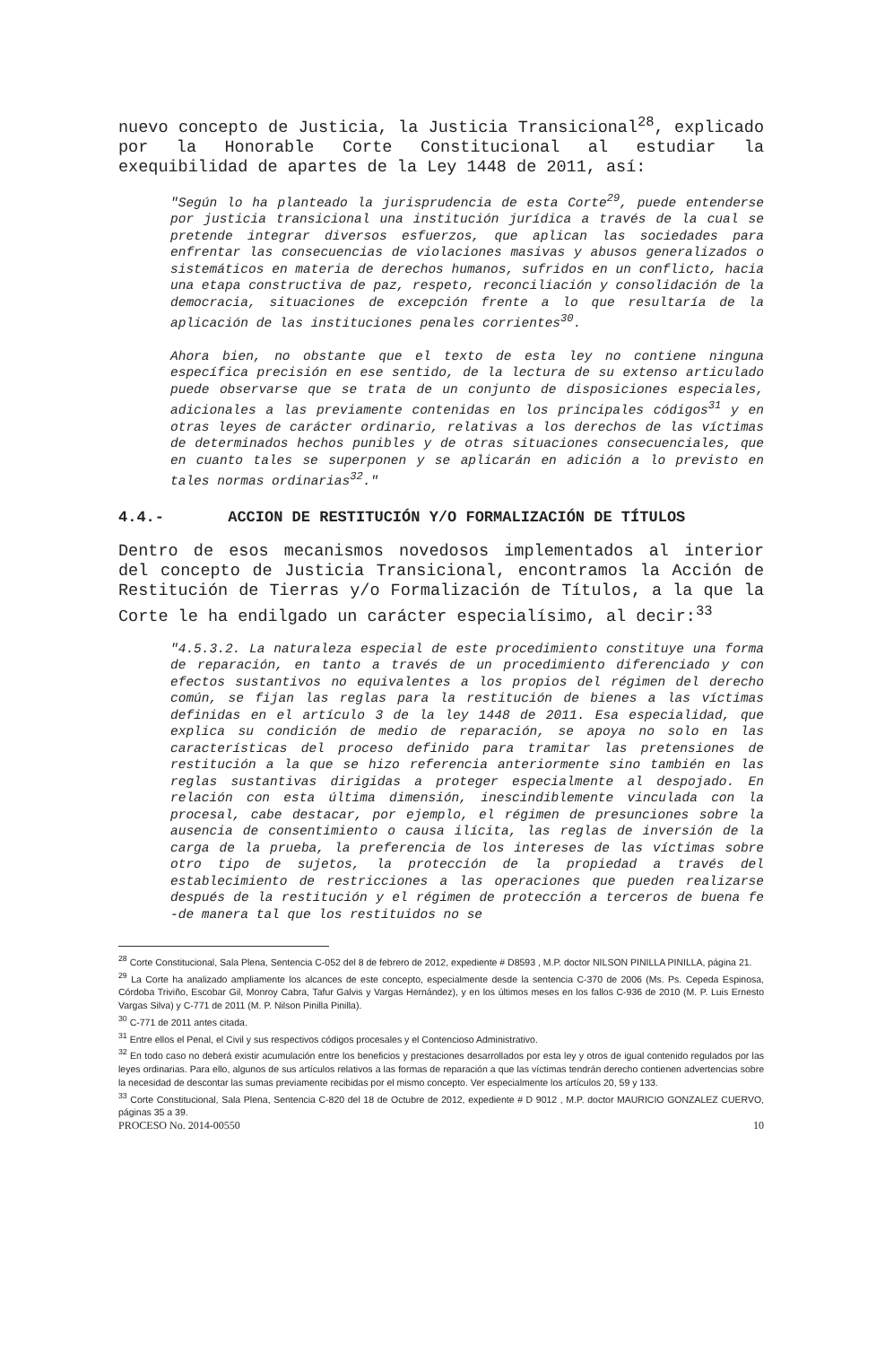nuevo concepto de Justicia, la Justicia Transicional<sup>28</sup>, explicado por la Honorable Corte Constitucional al estudiar la exequibilidad de apartes de la Ley 1448 de 2011, así:
"Según lo ha planteado la jurisprudencia de esta Corte<sup>29</sup>, puede entenderse por justicia transicional una institución jurídica a través de la cual se pretende integrar diversos esfuerzos, que aplican las sociedades para enfrentar las consecuencias de violaciones masivas y abusos generalizados o sistemáticos en materia de derechos humanos, sufridos en un conflicto, hacia una etapa constructiva de paz, respeto, reconciliación y consolidación de la democracia, situaciones de excepción frente a lo que resultaría de la aplicación de las instituciones penales corrientes<sup>30</sup>.
Ahora bien, no obstante que el texto de esta ley no contiene ninguna específica precisión en ese sentido, de la lectura de su extenso articulado puede observarse que se trata de un conjunto de disposiciones especiales, adicionales a las previamente contenidas en los principales códigos<sup>31</sup> y en otras leyes de carácter ordinario, relativas a los derechos de las víctimas de determinados hechos punibles y de otras situaciones consecuenciales, que en cuanto tales se superponen y se aplicarán en adición a lo previsto en tales normas ordinarias<sup>32</sup>."
4.4.- ACCION DE RESTITUCIÓN Y/O FORMALIZACIÓN DE TÍTULOS
Dentro de esos mecanismos novedosos implementados al interior del concepto de Justicia Transicional, encontramos la Acción de Restitución de Tierras y/o Formalización de Títulos, a la que la Corte le ha endilgado un carácter especialísimo, al decir:<sup>33</sup>
"4.5.3.2. La naturaleza especial de este procedimiento constituye una forma de reparación, en tanto a través de un procedimiento diferenciado y con efectos sustantivos no equivalentes a los propios del régimen del derecho común, se fijan las reglas para la restitución de bienes a las víctimas definidas en el artículo 3 de la ley 1448 de 2011. Esa especialidad, que explica su condición de medio de reparación, se apoya no solo en las características del proceso definido para tramitar las pretensiones de restitución a la que se hizo referencia anteriormente sino también en las reglas sustantivas dirigidas a proteger especialmente al despojado. En relación con esta última dimensión, inescindiblemente vinculada con la procesal, cabe destacar, por ejemplo, el régimen de presunciones sobre la ausencia de consentimiento o causa ilícita, las reglas de inversión de la carga de la prueba, la preferencia de los intereses de las víctimas sobre otro tipo de sujetos, la protección de la propiedad a través del establecimiento de restricciones a las operaciones que pueden realizarse después de la restitución y el régimen de protección a terceros de buena fe -de manera tal que los restituidos no se
<sup>28</sup> Corte Constitucional, Sala Plena, Sentencia C-052 del 8 de febrero de 2012, expediente # D8593 , M.P. doctor NILSON PINILLA PINILLA, página 21.
<sup>29</sup> La Corte ha analizado ampliamente los alcances de este concepto, especialmente desde la sentencia C-370 de 2006 (Ms. Ps. Cepeda Espinosa, Córdoba Triviño, Escobar Gil, Monroy Cabra, Tafur Galvis y Vargas Hernández), y en los últimos meses en los fallos C-936 de 2010 (M. P. Luis Ernesto Vargas Silva) y C-771 de 2011 (M. P. Nilson Pinilla Pinilla).
<sup>30</sup> C-771 de 2011 antes citada.
<sup>31</sup> Entre ellos el Penal, el Civil y sus respectivos códigos procesales y el Contencioso Administrativo.
<sup>32</sup> En todo caso no deberá existir acumulación entre los beneficios y prestaciones desarrollados por esta ley y otros de igual contenido regulados por las leyes ordinarias. Para ello, algunos de sus artículos relativos a las formas de reparación a que las víctimas tendrán derecho contienen advertencias sobre la necesidad de descontar las sumas previamente recibidas por el mismo concepto. Ver especialmente los artículos 20, 59 y 133.
<sup>33</sup> Corte Constitucional, Sala Plena, Sentencia C-820 del 18 de Octubre de 2012, expediente # D 9012 , M.P. doctor MAURICIO GONZALEZ CUERVO, páginas 35 a 39.
PROCESO No. 2014-00550 10